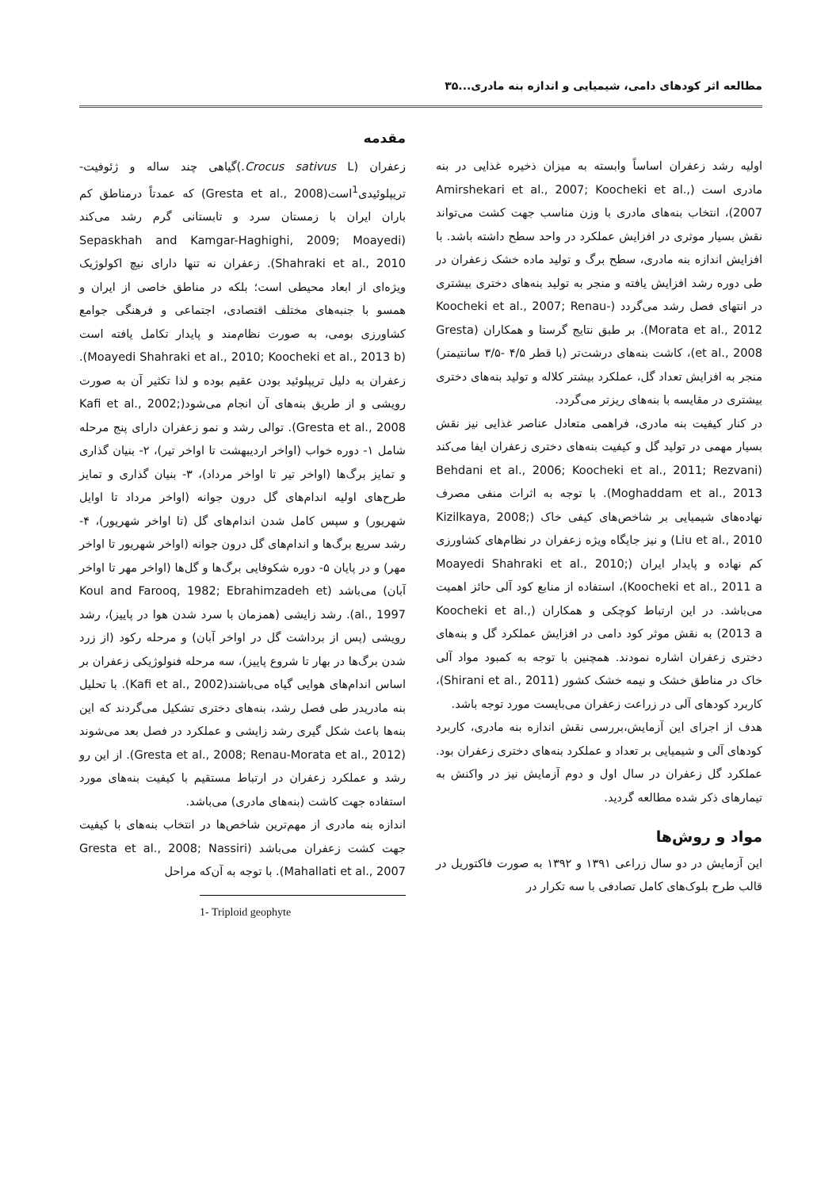مطالعه اثر کودهای دامی، شیمیایی و اندازه بنه مادری...۳۵
مقدمه
زعفران (Crocus sativus L.)گیاهی چند ساله و ژئوفیت-تریپلوئیدی<sup>1</sup>است(Gresta et al., 2008) که عمدتاً درمناطق کم باران ایران با زمستان سرد و تابستانی گرم رشد می‌کند (Sepaskhah and Kamgar-Haghighi, 2009; Moayedi Shahraki et al., 2010). زعفران نه تنها دارای نیچ اکولوژیک ویژه‌ای از ابعاد محیطی است؛ بلکه در مناطق خاصی از ایران و همسو با جنبه‌های مختلف اقتصادی، اجتماعی و فرهنگی جوامع کشاورزی بومی، به صورت نظام‌مند و پایدار تکامل یافته است (Moayedi Shahraki et al., 2010; Koocheki et al., 2013 b). زعفران به دلیل تریپلوئید بودن عقیم بوده و لذا تکثیر آن به صورت رویشی و از طریق بنه‌های آن انجام می‌شود(Kafi et al., 2002; Gresta et al., 2008). توالی رشد و نمو زعفران دارای پنج مرحله شامل ۱- دوره خواب (اواخر اردیبهشت تا اواخر تیر)، ۲- بنیان گذاری و تمایز برگ‌ها (اواخر تیر تا اواخر مرداد)، ۳- بنیان گذاری و تمایز طرح‌های اولیه اندام‌های گل درون جوانه (اواخر مرداد تا اوایل شهریور) و سپس کامل شدن اندام‌های گل (تا اواخر شهریور)، ۴- رشد سریع برگ‌ها و اندام‌های گل درون جوانه (اواخر شهریور تا اواخر مهر) و در پایان ۵- دوره شکوفایی برگ‌ها و گل‌ها (اواخر مهر تا اواخر آبان) می‌باشد (Koul and Farooq, 1982; Ebrahimzadeh et al., 1997). رشد زایشی (همزمان با سرد شدن هوا در پاییز)، رشد رویشی (پس از برداشت گل در اواخر آبان) و مرحله رکود (از زرد شدن برگ‌ها در بهار تا شروع پاییز)، سه مرحله فنولوژیکی زعفران بر اساس اندام‌های هوایی گیاه می‌باشند(Kafi et al., 2002). با تحلیل بنه مادریدر طی فصل رشد، بنه‌های دختری تشکیل می‌گردند که این بنه‌ها باعث شکل گیری رشد زایشی و عملکرد در فصل بعد می‌شوند (Gresta et al., 2008; Renau-Morata et al., 2012). از این رو رشد و عملکرد زعفران در ارتباط مستقیم با کیفیت بنه‌های مورد استفاده جهت کاشت (بنه‌های مادری) می‌باشد.
اندازه بنه مادری از مهم‌ترین شاخص‌ها در انتخاب بنه‌های با کیفیت جهت کشت زعفران می‌باشد (Gresta et al., 2008; Nassiri Mahallati et al., 2007). با توجه به آن‌که مراحل
1- Triploid geophyte
اولیه رشد زعفران اساساً وابسته به میزان ذخیره غذایی در بنه مادری است (Amirshekari et al., 2007; Koocheki et al., 2007)، انتخاب بنه‌های مادری با وزن مناسب جهت کشت می‌تواند نقش بسیار موثری در افزایش عملکرد در واحد سطح داشته باشد. با افزایش اندازه بنه مادری، سطح برگ و تولید ماده خشک زعفران در طی دوره رشد افزایش یافته و منجر به تولید بنه‌های دختری بیشتری در انتهای فصل رشد می‌گردد (Koocheki et al., 2007; Renau-Morata et al., 2012). بر طبق نتایج گرستا و همکاران (Gresta et al., 2008)، کاشت بنه‌های درشت‌تر (با قطر ۴/۵ -۳/۵ سانتیمتر) منجر به افزایش تعداد گل، عملکرد بیشتر کلاله و تولید بنه‌های دختری بیشتری در مقایسه با بنه‌های ریزتر می‌گردد.
در کنار کیفیت بنه مادری، فراهمی متعادل عناصر غذایی نیز نقش بسیار مهمی در تولید گل و کیفیت بنه‌های دختری زعفران ایفا می‌کند (Behdani et al., 2006; Koocheki et al., 2011; Rezvani Moghaddam et al., 2013). با توجه به اثرات منفی مصرف نهاده‌های شیمیایی بر شاخص‌های کیفی خاک (Kizilkaya, 2008; Liu et al., 2010) و نیز جایگاه ویژه زعفران در نظام‌های کشاورزی کم نهاده و پایدار ایران (Moayedi Shahraki et al., 2010; Koocheki et al., 2011 a)، استفاده از منابع کود آلی حائز اهمیت می‌باشد. در این ارتباط کوچکی و همکاران (Koocheki et al., 2013 a) به نقش موثر کود دامی در افزایش عملکرد گل و بنه‌های دختری زعفران اشاره نمودند. همچنین با توجه به کمبود مواد آلی خاک در مناطق خشک و نیمه خشک کشور (Shirani et al., 2011)، کاربرد کودهای آلی در زراعت زعفران می‌بایست مورد توجه باشد.
هدف از اجرای این آزمایش،بررسی نقش اندازه بنه مادری، کاربرد کودهای آلی و شیمیایی بر تعداد و عملکرد بنه‌های دختری زعفران بود. عملکرد گل زعفران در سال اول و دوم آزمایش نیز در واکنش به تیمارهای ذکر شده مطالعه گردید.
مواد و روش‌ها
این آزمایش در دو سال زراعی ۱۳۹۱ و ۱۳۹۲ به صورت فاکتوریل در قالب طرح بلوک‌های کامل تصادفی با سه تکرار در